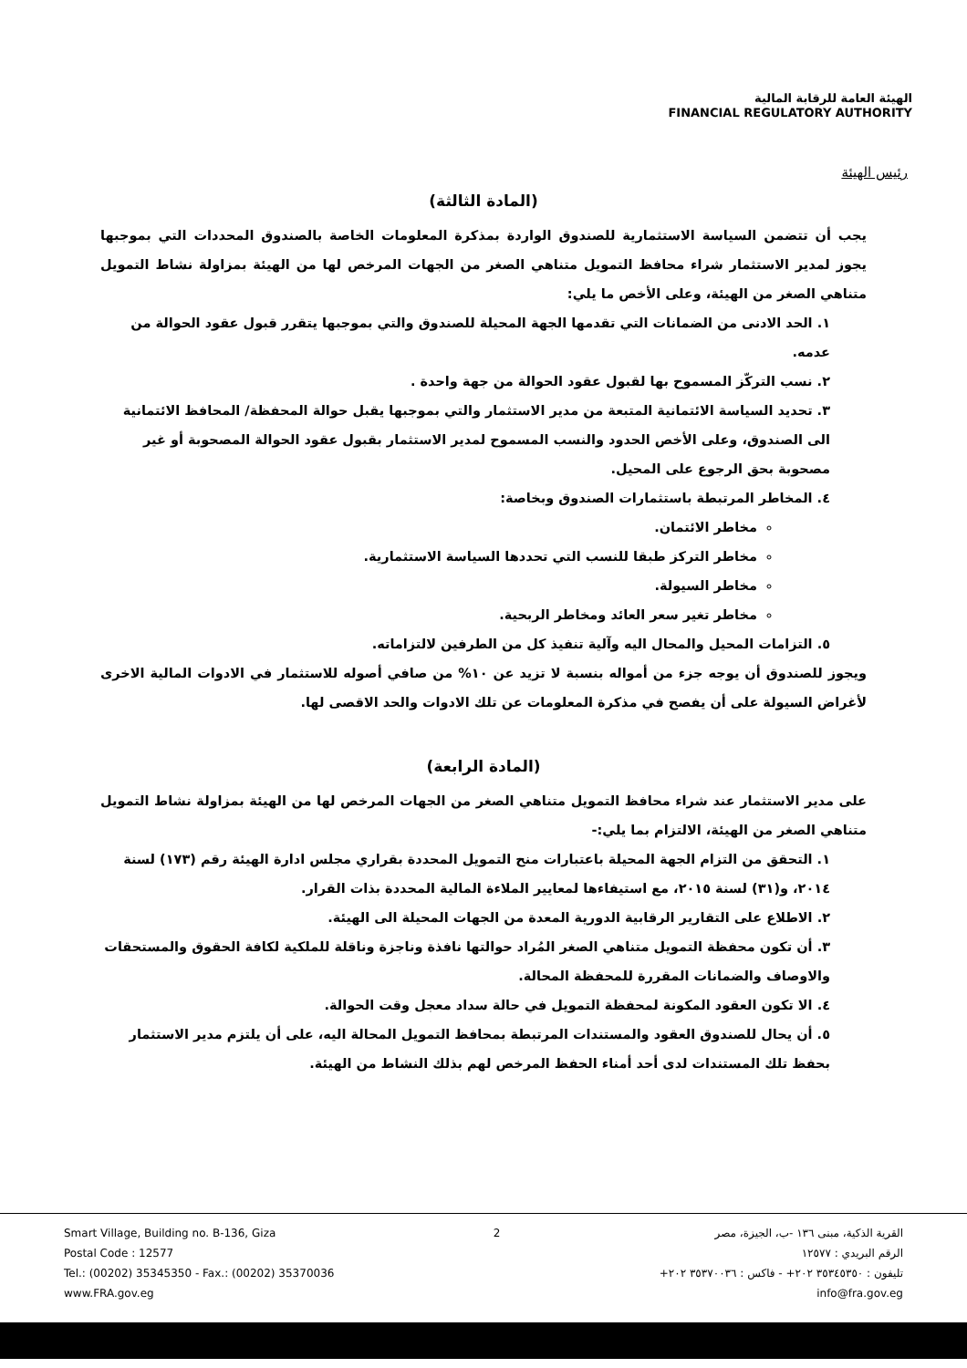الهيئة العامة للرقابة المالية
FINANCIAL REGULATORY AUTHORITY
رئيس الهيئة
(المادة الثالثة)
يجب أن تتضمن السياسة الاستثمارية للصندوق الواردة بمذكرة المعلومات الخاصة بالصندوق المحددات التي بموجبها يجوز لمدير الاستثمار شراء محافظ التمويل متناهي الصغر من الجهات المرخص لها من الهيئة بمزاولة نشاط التمويل متناهي الصغر من الهيئة، وعلى الأخص ما يلي:
١. الحد الادنى من الضمانات التي تقدمها الجهة المحيلة للصندوق والتي بموجبها يتقرر قبول عقود الحوالة من عدمه.
٢. نسب التركّز المسموح بها لقبول عقود الحوالة من جهة واحدة .
٣. تحديد السياسة الائتمانية المتبعة من مدير الاستثمار والتي بموجبها يقبل حوالة المحفظة/ المحافظ الائتمانية الى الصندوق، وعلى الأخص الحدود والنسب المسموح لمدير الاستثمار بقبول عقود الحوالة المصحوبة أو غير مصحوبة بحق الرجوع على المحيل.
٤. المخاطر المرتبطة باستثمارات الصندوق وبخاصة:
مخاطر الائتمان.
مخاطر التركز طبقا للنسب التي تحددها السياسة الاستثمارية.
مخاطر السيولة.
مخاطر تغير سعر العائد ومخاطر الربحية.
٥. التزامات المحيل والمحال اليه وآلية تنفيذ كل من الطرفين لالتزاماته.
ويجوز للصندوق أن يوجه جزء من أمواله بنسبة لا تزيد عن ١٠% من صافي أصوله للاستثمار في الادوات المالية الاخرى لأغراض السيولة على أن يفصح في مذكرة المعلومات عن تلك الادوات والحد الاقصى لها.
(المادة الرابعة)
على مدير الاستثمار عند شراء محافظ التمويل متناهي الصغر من الجهات المرخص لها من الهيئة بمزاولة نشاط التمويل متناهي الصغر من الهيئة، الالتزام بما يلي:-
١. التحقق من التزام الجهة المحيلة باعتبارات منح التمويل المحددة بقراري مجلس ادارة الهيئة رقم (١٧٣) لسنة ٢٠١٤، و(٣١) لسنة ٢٠١٥، مع استيفاءها لمعايير الملاءة المالية المحددة بذات القرار.
٢. الاطلاع على التقارير الرقابية الدورية المعدة من الجهات المحيلة الى الهيئة.
٣. أن تكون محفظة التمويل متناهي الصغر المُراد حوالتها نافذة وناجزة وناقلة للملكية لكافة الحقوق والمستحقات والاوصاف والضمانات المقررة للمحفظة المحالة.
٤. الا تكون العقود المكونة لمحفظة التمويل في حالة سداد معجل وقت الحوالة.
٥. أن يحال للصندوق العقود والمستندات المرتبطة بمحافظ التمويل المحالة اليه، على أن يلتزم مدير الاستثمار بحفظ تلك المستندات لدى أحد أمناء الحفظ المرخص لهم بذلك النشاط من الهيئة.
Smart Village, Building no. B-136, Giza
Postal Code : 12577
Tel.: (00202) 35345350 - Fax.: (00202) 35370036
www.FRA.gov.eg
2 القرية الذكية، مبنى ١٣٦ -ب، الجيزة، مصر
الرقم البريدي : ١٢٥٧٧
تليفون : ٣٥٣٤٥٣٥٠ ٢٠٢+ - فاكس : ٣٥٣٧٠٠٣٦ ٢٠٢+
info@fra.gov.eg